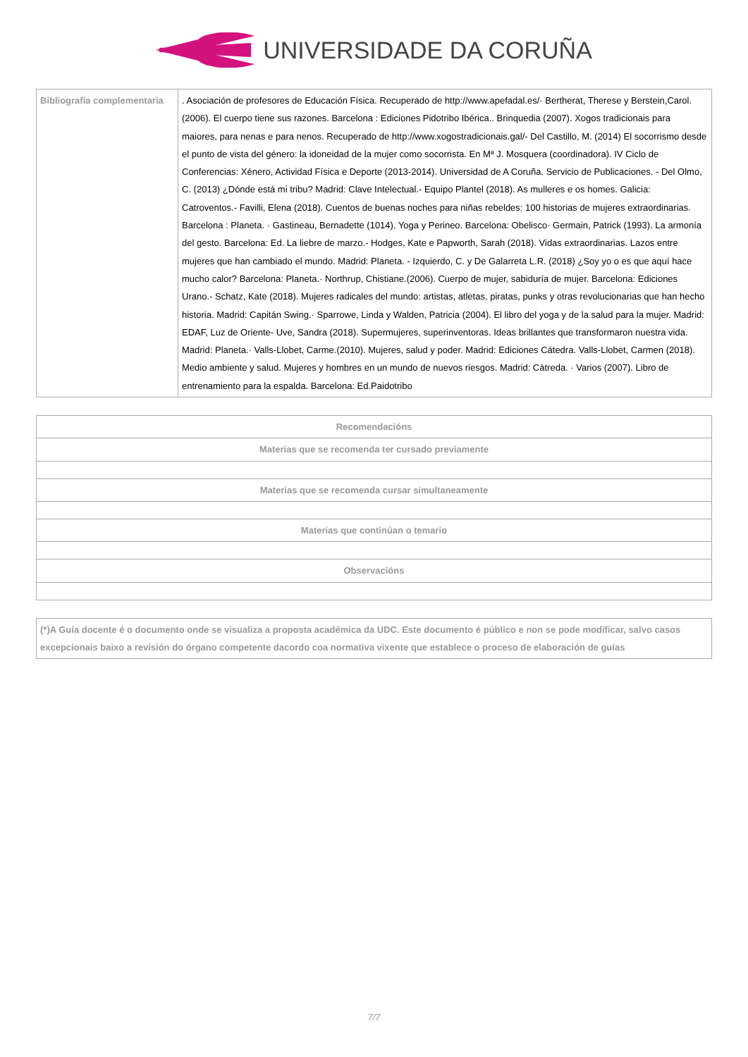UNIVERSIDADE DA CORUÑA
| Bibliografía complementaria | . Asociación de profesores de Educación Física. Recuperado de http://www.apefadal.es/· Bertherat, Therese y Berstein,Carol. (2006). El cuerpo tiene sus razones. Barcelona : Ediciones Pidotribo Ibérica.. Brinquedia (2007). Xogos tradicionais para maiores, para nenas e para nenos. Recuperado de http://www.xogostradicionais.gal/- Del Castillo, M. (2014) El socorrismo desde el punto de vista del género: la idoneidad de la mujer como socorrista. En Mª J. Mosquera (coordinadora). IV Ciclo de Conferencias: Xénero, Actividad Física e Deporte (2013-2014). Universidad de A Coruña. Servicio de Publicaciones. - Del Olmo, C. (2013) ¿Dónde está mi tribu? Madrid: Clave Intelectual.- Equipo Plantel (2018). As mulleres e os homes. Galicia: Catroventos.- Favilli, Elena (2018). Cuentos de buenas noches para niñas rebeldes: 100 historias de mujeres extraordinarias. Barcelona : Planeta. · Gastineau, Bernadette (1014). Yoga y Perineo. Barcelona: Obelisco· Germain, Patrick (1993). La armonía del gesto. Barcelona: Ed. La liebre de marzo.- Hodges, Kate e Papworth, Sarah (2018). Vidas extraordinarias. Lazos entre mujeres que han cambiado el mundo. Madrid: Planeta. - Izquierdo, C. y De Galarreta L.R. (2018) ¿Soy yo o es que aquí hace mucho calor? Barcelona: Planeta.· Northrup, Chistiane.(2006). Cuerpo de mujer, sabiduría de mujer. Barcelona: Ediciones Urano.- Schatz, Kate (2018). Mujeres radicales del mundo: artistas, atletas, piratas, punks y otras revolucionarias que han hecho historia. Madrid: Capitán Swing.· Sparrowe, Linda y Walden, Patricia (2004). El libro del yoga y de la salud para la mujer. Madrid: EDAF, Luz de Oriente- Uve, Sandra (2018). Supermujeres, superinventoras. Ideas brillantes que transformaron nuestra vida. Madrid: Planeta.· Valls-Llobet, Carme.(2010). Mujeres, salud y poder. Madrid: Ediciones Cátedra. Valls-Llobet, Carmen (2018). Medio ambiente y salud. Mujeres y hombres en un mundo de nuevos riesgos. Madrid: Cátreda. · Varios (2007). Libro de entrenamiento para la espalda. Barcelona: Ed.Paidotribo |
| Recomendacións |
| --- |
| Materias que se recomenda ter cursado previamente |
| Materias que se recomenda cursar simultaneamente |
| Materias que continúan o temario |
| Observacións |
| (*)A Guía docente é o documento onde se visualiza a proposta académica da UDC. Este documento é público e non se pode modificar, salvo casos excepcionais baixo a revisión do órgano competente dacordo coa normativa vixente que establece o proceso de elaboración de guías |
7/7